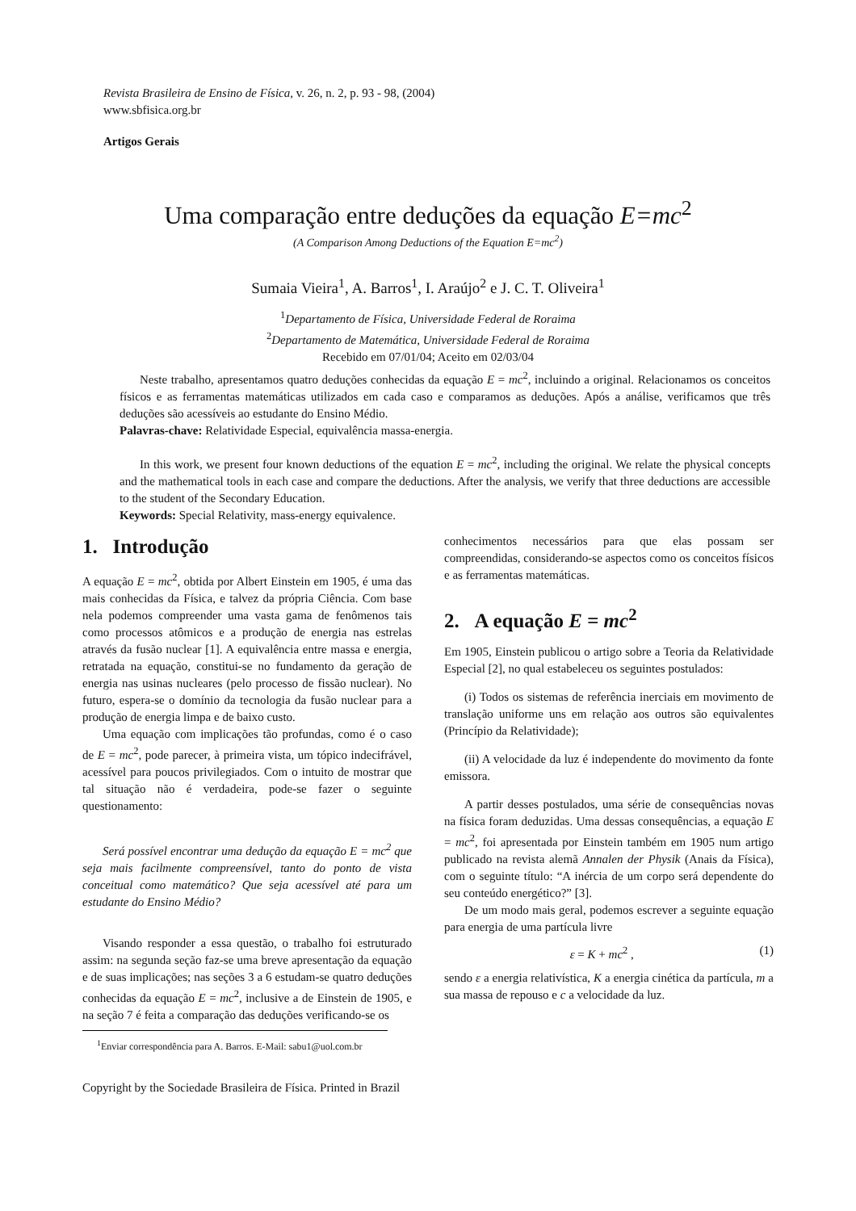Revista Brasileira de Ensino de Física, v. 26, n. 2, p. 93 - 98, (2004)
www.sbfisica.org.br
Artigos Gerais
Uma comparação entre deduções da equação E=mc<sup>2</sup>
(A Comparison Among Deductions of the Equation E=mc<sup>2</sup>)
Sumaia Vieira<sup>1</sup>, A. Barros<sup>1</sup>, I. Araújo<sup>2</sup> e J. C. T. Oliveira<sup>1</sup>
<sup>1</sup> Departamento de Física, Universidade Federal de Roraima
<sup>2</sup> Departamento de Matemática, Universidade Federal de Roraima
Recebido em 07/01/04; Aceito em 02/03/04
Neste trabalho, apresentamos quatro deduções conhecidas da equação E = mc<sup>2</sup>, incluindo a original. Relacionamos os conceitos físicos e as ferramentas matemáticas utilizados em cada caso e comparamos as deduções. Após a análise, verificamos que três deduções são acessíveis ao estudante do Ensino Médio.
Palavras-chave: Relatividade Especial, equivalência massa-energia.
In this work, we present four known deductions of the equation E = mc<sup>2</sup>, including the original. We relate the physical concepts and the mathematical tools in each case and compare the deductions. After the analysis, we verify that three deductions are accessible to the student of the Secondary Education.
Keywords: Special Relativity, mass-energy equivalence.
1. Introdução
A equação E = mc<sup>2</sup>, obtida por Albert Einstein em 1905, é uma das mais conhecidas da Física, e talvez da própria Ciência. Com base nela podemos compreender uma vasta gama de fenômenos tais como processos atômicos e a produção de energia nas estrelas através da fusão nuclear [1]. A equivalência entre massa e energia, retratada na equação, constitui-se no fundamento da geração de energia nas usinas nucleares (pelo processo de fissão nuclear). No futuro, espera-se o domínio da tecnologia da fusão nuclear para a produção de energia limpa e de baixo custo.
Uma equação com implicações tão profundas, como é o caso de E = mc<sup>2</sup>, pode parecer, à primeira vista, um tópico indecifrável, acessível para poucos privilegiados. Com o intuito de mostrar que tal situação não é verdadeira, pode-se fazer o seguinte questionamento:
Será possível encontrar uma dedução da equação E = mc<sup>2</sup> que seja mais facilmente compreensível, tanto do ponto de vista conceitual como matemático? Que seja acessível até para um estudante do Ensino Médio?
Visando responder a essa questão, o trabalho foi estruturado assim: na segunda seção faz-se uma breve apresentação da equação e de suas implicações; nas seções 3 a 6 estudam-se quatro deduções conhecidas da equação E = mc<sup>2</sup>, inclusive a de Einstein de 1905, e na seção 7 é feita a comparação das deduções verificando-se os
<sup>1</sup> Enviar correspondência para A. Barros. E-Mail: sabu1@uol.com.br
Copyright by the Sociedade Brasileira de Física. Printed in Brazil
conhecimentos necessários para que elas possam ser compreendidas, considerando-se aspectos como os conceitos físicos e as ferramentas matemáticas.
2. A equação E = mc<sup>2</sup>
Em 1905, Einstein publicou o artigo sobre a Teoria da Relatividade Especial [2], no qual estabeleceu os seguintes postulados:
(i) Todos os sistemas de referência inerciais em movimento de translação uniforme uns em relação aos outros são equivalentes (Princípio da Relatividade);
(ii) A velocidade da luz é independente do movimento da fonte emissora.
A partir desses postulados, uma série de consequências novas na física foram deduzidas. Uma dessas consequências, a equação E = mc<sup>2</sup>, foi apresentada por Einstein também em 1905 num artigo publicado na revista alemã Annalen der Physik (Anais da Física), com o seguinte título: “A inércia de um corpo será dependente do seu conteúdo energético?” [3].
De um modo mais geral, podemos escrever a seguinte equação para energia de uma partícula livre
ε = K + mc<sup>2</sup> , (1)
sendo ε a energia relativística, K a energia cinética da partícula, m a sua massa de repouso e c a velocidade da luz.